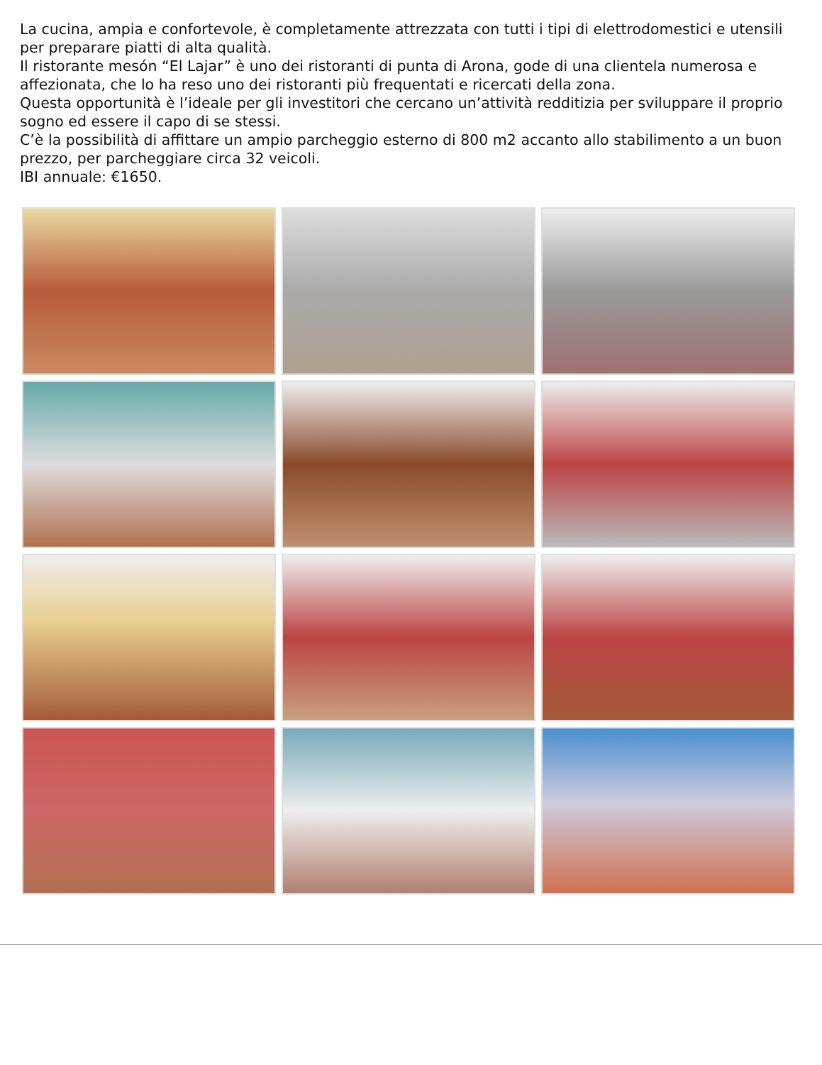La cucina, ampia e confortevole, è completamente attrezzata con tutti i tipi di elettrodomestici e utensili per preparare piatti di alta qualità.
Il ristorante mesón “El Lajar” è uno dei ristoranti di punta di Arona, gode di una clientela numerosa e affezionata, che lo ha reso uno dei ristoranti più frequentati e ricercati della zona.
Questa opportunità è l’ideale per gli investitori che cercano un’attività redditizia per sviluppare il proprio sogno ed essere il capo di se stessi.
C’è la possibilità di affittare un ampio parcheggio esterno di 800 m2 accanto allo stabilimento a un buon prezzo, per parcheggiare circa 32 veicoli.
IBI annuale: €1650.